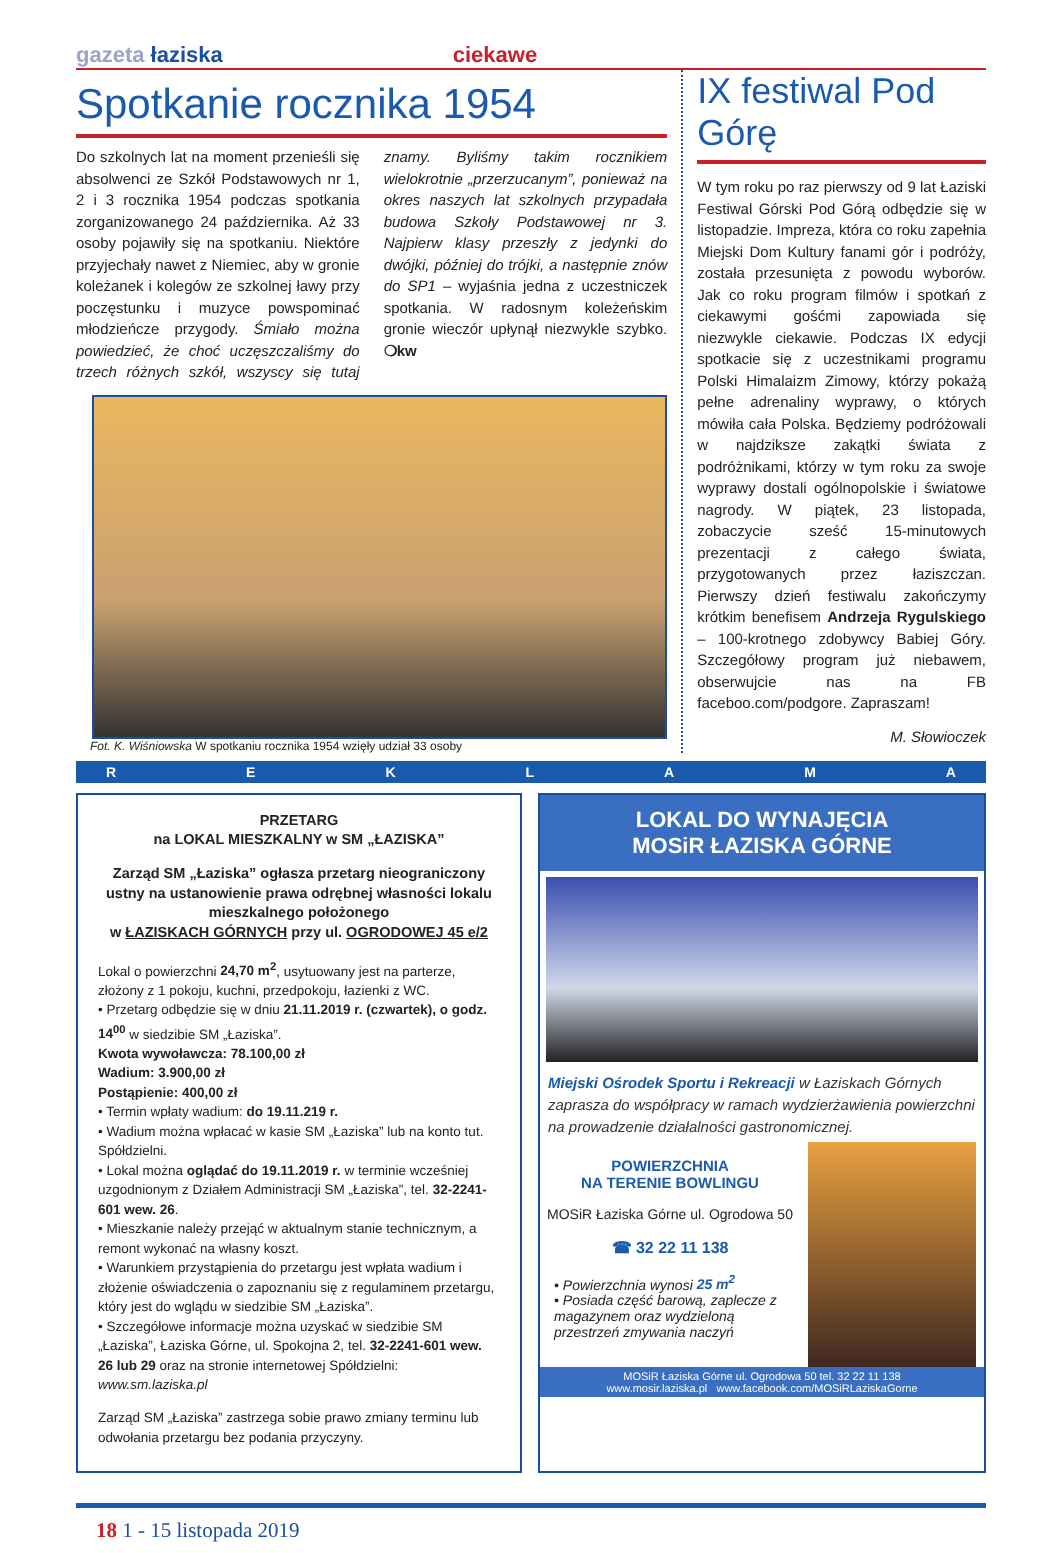gazeta łaziska ciekawe
Spotkanie rocznika 1954
Do szkolnych lat na moment przenieśli się absolwenci ze Szkół Podstawowych nr 1, 2 i 3 rocznika 1954 podczas spotkania zorganizowanego 24 października. Aż 33 osoby pojawiły się na spotkaniu. Niektóre przyjechały nawet z Niemiec, aby w gronie koleżanek i kolegów ze szkolnej ławy przy poczęstunku i muzyce powspominać młodzieńcze przygody. Śmiało można powiedzieć, że choć uczęszczaliśmy do trzech różnych szkół, wszyscy się tutaj znamy. Byliśmy takim rocznikiem wielokrotnie „przerzucanym”, ponieważ na okres naszych lat szkolnych przypadała budowa Szkoły Podstawowej nr 3. Najpierw klasy przeszły z jedynki do dwójki, później do trójki, a następnie znów do SP1 – wyjaśnia jedna z uczestniczek spotkania. W radosnym koleżeńskim gronie wieczór upłynął niezwykle szybko. ❍kw
Fot. K. Wiśniowska W spotkaniu rocznika 1954 wzięły udział 33 osoby
IX festiwal Pod Górę
W tym roku po raz pierwszy od 9 lat Łaziski Festiwal Górski Pod Górą odbędzie się w listopadzie. Impreza, która co roku zapełnia Miejski Dom Kultury fanami gór i podróży, została przesunięta z powodu wyborów. Jak co roku program filmów i spotkań z ciekawymi gośćmi zapowiada się niezwykle ciekawie. Podczas IX edycji spotkacie się z uczestnikami programu Polski Himalaizm Zimowy, którzy pokażą pełne adrenaliny wyprawy, o których mówiła cała Polska. Będziemy podróżowali w najdziksze zakątki świata z podróżnikami, którzy w tym roku za swoje wyprawy dostali ogólnopolskie i światowe nagrody. W piątek, 23 listopada, zobaczycie sześć 15-minutowych prezentacji z całego świata, przygotowanych przez łaziszczan. Pierwszy dzień festiwalu zakończymy krótkim benefisem Andrzeja Rygulskiego – 100-krotnego zdobywcy Babiej Góry. Szczegółowy program już niebawem, obserwujcie nas na FB faceboo.com/podgore. Zapraszam!
M. Słowioczek
REKLAMA
PRZETARG
na LOKAL MIESZKALNY w SM „ŁAZISKA”
Zarząd SM „Łaziska” ogłasza przetarg nieograniczony ustny na ustanowienie prawa odrębnej własności lokalu mieszkalnego położonego
w ŁAZISKACH GÓRNYCH przy ul. OGRODOWEJ 45 e/2
Lokal o powierzchni 24,70 m<sup>2</sup>, usytuowany jest na parterze, złożony z 1 pokoju, kuchni, przedpokoju, łazienki z WC.
• Przetarg odbędzie się w dniu 21.11.2019 r. (czwartek), o godz. 14<sup>00</sup> w siedzibie SM „Łaziska”.
Kwota wywoławcza: 78.100,00 zł
Wadium: 3.900,00 zł
Postąpienie: 400,00 zł
• Termin wpłaty wadium: do 19.11.219 r.
• Wadium można wpłacać w kasie SM „Łaziska” lub na konto tut. Spółdzielni.
• Lokal można oglądać do 19.11.2019 r. w terminie wcześniej uzgodnionym z Działem Administracji SM „Łaziska”, tel. 32-2241-601 wew. 26.
• Mieszkanie należy przejąć w aktualnym stanie technicznym, a remont wykonać na własny koszt.
• Warunkiem przystąpienia do przetargu jest wpłata wadium i złożenie oświadczenia o zapoznaniu się z regulaminem przetargu, który jest do wglądu w siedzibie SM „Łaziska”.
• Szczegółowe informacje można uzyskać w siedzibie SM „Łaziska”, Łaziska Górne, ul. Spokojna 2, tel. 32-2241-601 wew. 26 lub 29 oraz na stronie internetowej Spółdzielni: www.sm.laziska.pl
Zarząd SM „Łaziska” zastrzega sobie prawo zmiany terminu lub odwołania przetargu bez podania przyczyny.
LOKAL DO WYNAJĘCIA
MOSiR ŁAZISKA GÓRNE
Miejski Ośrodek Sportu i Rekreacji w Łaziskach Górnych zaprasza do współpracy w ramach wydzierżawienia powierzchni na prowadzenie działalności gastronomicznej.
POWIERZCHNIA
NA TERENIE BOWLINGU
MOSiR Łaziska Górne ul. Ogrodowa 50
☎ 32 22 11 138
• Powierzchnia wynosi 25 m<sup>2</sup>
• Posiada część barową, zaplecze z magazynem oraz wydzieloną przestrzeń zmywania naczyń
MOSiR Łaziska Górne ul. Ogrodowa 50 tel. 32 22 11 138
www.mosir.laziska.pl www.facebook.com/MOSiRLaziskaGorne
18 1 - 15 listopada 2019